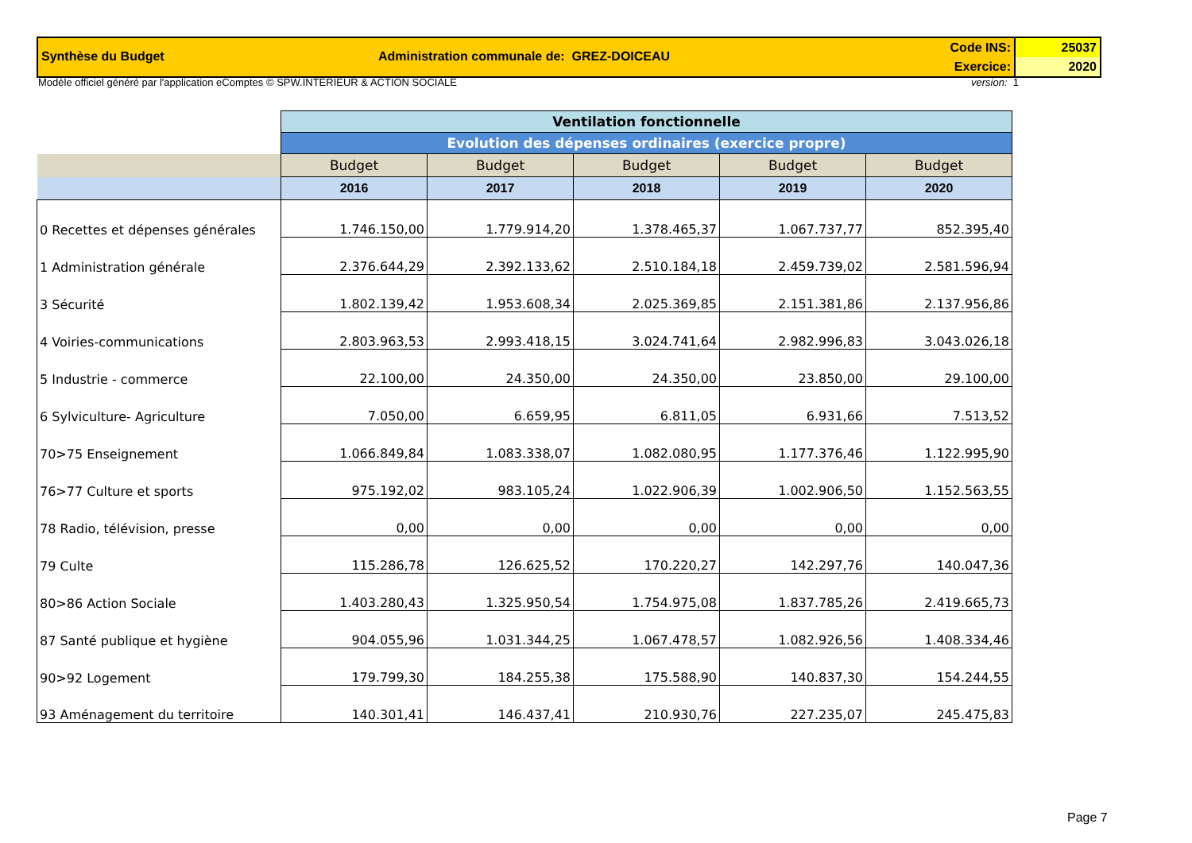Synthèse du Budget Administration communale de: GREZ-DOICEAU
Code INS:
Exercice:
25037
2020
Modèle officiel généré par l'application eComptes © SPW.INTERIEUR & ACTION SOCIALE version: 1
| | Ventilation fonctionnelle | | | | |
| --- | --- | --- | --- | --- | --- |
| | Evolution des dépenses ordinaires (exercice propre) | | | | |
| | Budget | Budget | Budget | Budget | Budget |
| | 2016 | 2017 | 2018 | 2019 | 2020 |
| 0 Recettes et dépenses générales | 1.746.150,00 | 1.779.914,20 | 1.378.465,37 | 1.067.737,77 | 852.395,40 |
| 1 Administration générale | 2.376.644,29 | 2.392.133,62 | 2.510.184,18 | 2.459.739,02 | 2.581.596,94 |
| 3 Sécurité | 1.802.139,42 | 1.953.608,34 | 2.025.369,85 | 2.151.381,86 | 2.137.956,86 |
| 4 Voiries-communications | 2.803.963,53 | 2.993.418,15 | 3.024.741,64 | 2.982.996,83 | 3.043.026,18 |
| 5 Industrie - commerce | 22.100,00 | 24.350,00 | 24.350,00 | 23.850,00 | 29.100,00 |
| 6 Sylviculture- Agriculture | 7.050,00 | 6.659,95 | 6.811,05 | 6.931,66 | 7.513,52 |
| 70>75 Enseignement | 1.066.849,84 | 1.083.338,07 | 1.082.080,95 | 1.177.376,46 | 1.122.995,90 |
| 76>77 Culture et sports | 975.192,02 | 983.105,24 | 1.022.906,39 | 1.002.906,50 | 1.152.563,55 |
| 78 Radio, télévision, presse | 0,00 | 0,00 | 0,00 | 0,00 | 0,00 |
| 79 Culte | 115.286,78 | 126.625,52 | 170.220,27 | 142.297,76 | 140.047,36 |
| 80>86 Action Sociale | 1.403.280,43 | 1.325.950,54 | 1.754.975,08 | 1.837.785,26 | 2.419.665,73 |
| 87 Santé publique et hygiène | 904.055,96 | 1.031.344,25 | 1.067.478,57 | 1.082.926,56 | 1.408.334,46 |
| 90>92 Logement | 179.799,30 | 184.255,38 | 175.588,90 | 140.837,30 | 154.244,55 |
| 93 Aménagement du territoire | 140.301,41 | 146.437,41 | 210.930,76 | 227.235,07 | 245.475,83 |
Page 7